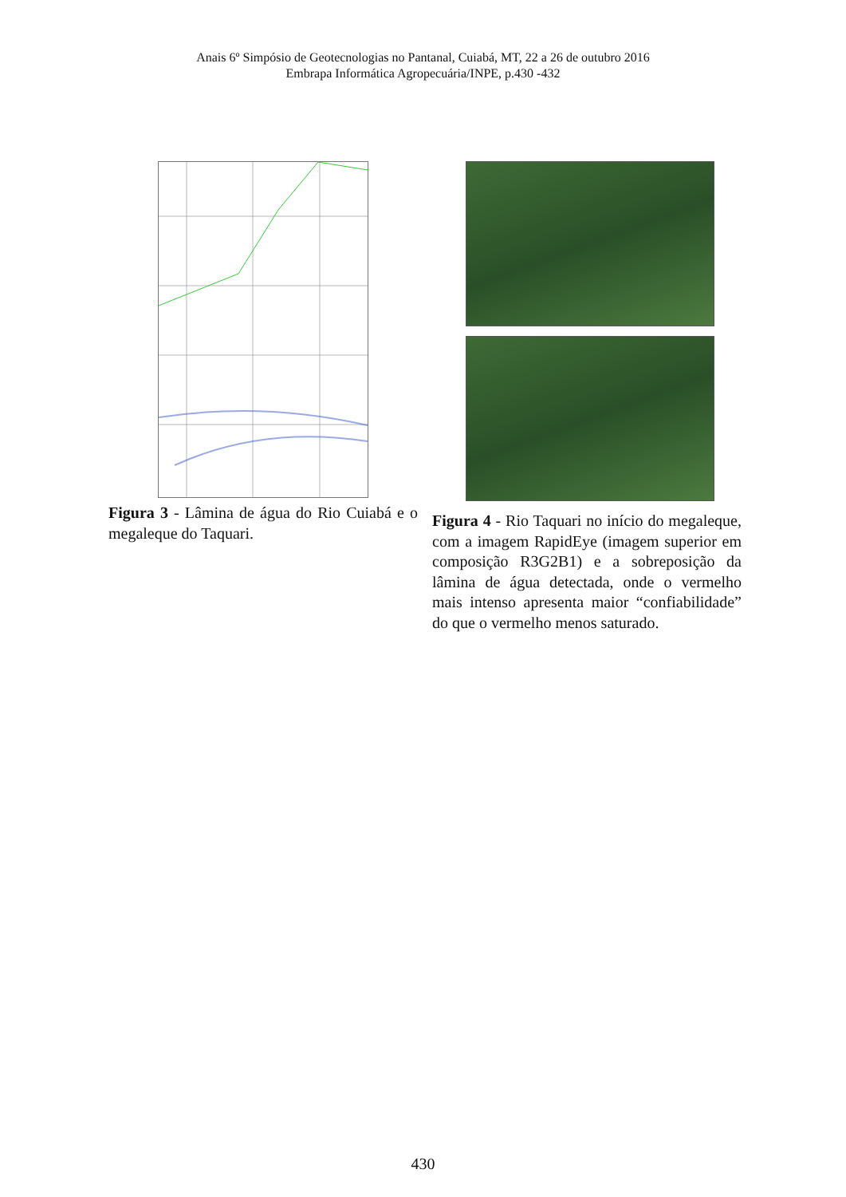Anais 6º Simpósio de Geotecnologias no Pantanal, Cuiabá, MT, 22 a 26 de outubro 2016
Embrapa Informática Agropecuária/INPE, p.430 -432
Figura 3 - Lâmina de água do Rio Cuiabá e o megaleque do Taquari.
Figura 4 - Rio Taquari no início do megaleque, com a imagem RapidEye (imagem superior em composição R3G2B1) e a sobreposição da lâmina de água detectada, onde o vermelho mais intenso apresenta maior “confiabilidade” do que o vermelho menos saturado.
430